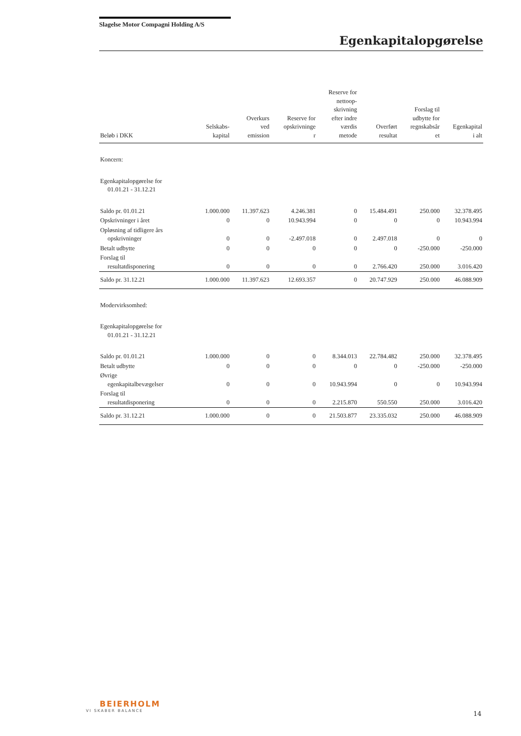Slagelse Motor Compagni Holding A/S
Egenkapitalopgørelse
| Beløb i DKK | Selskabs- kapital | Overkurs ved emission | Reserve for opskrivninge r | Reserve for nettoop- skrivning efter indre værdis metode | Overført resultat | Forslag til udbytte for regnskabsår et | Egenkapital i alt |
| --- | --- | --- | --- | --- | --- | --- | --- |
| Koncern: | | | | | | | |
| Egenkapitalopgørelse for 01.01.21 - 31.12.21 | | | | | | | |
| Saldo pr. 01.01.21 | 1.000.000 | 11.397.623 | 4.246.381 | 0 | 15.484.491 | 250.000 | 32.378.495 |
| Opskrivninger i året | 0 | 0 | 10.943.994 | 0 | 0 | 0 | 10.943.994 |
| Opløsning af tidligere års opskrivninger | 0 | 0 | -2.497.018 | 0 | 2.497.018 | 0 | 0 |
| Betalt udbytte | 0 | 0 | 0 | 0 | 0 | -250.000 | -250.000 |
| Forslag til resultatdisponering | 0 | 0 | 0 | 0 | 2.766.420 | 250.000 | 3.016.420 |
| Saldo pr. 31.12.21 | 1.000.000 | 11.397.623 | 12.693.357 | 0 | 20.747.929 | 250.000 | 46.088.909 |
| Modervirksomhed: | | | | | | | |
| Egenkapitalopgørelse for 01.01.21 - 31.12.21 | | | | | | | |
| Saldo pr. 01.01.21 | 1.000.000 | 0 | 0 | 8.344.013 | 22.784.482 | 250.000 | 32.378.495 |
| Betalt udbytte | 0 | 0 | 0 | 0 | 0 | -250.000 | -250.000 |
| Øvrige egenkapitalbevægelser | 0 | 0 | 0 | 10.943.994 | 0 | 0 | 10.943.994 |
| Forslag til resultatdisponering | 0 | 0 | 0 | 2.215.870 | 550.550 | 250.000 | 3.016.420 |
| Saldo pr. 31.12.21 | 1.000.000 | 0 | 0 | 21.503.877 | 23.335.032 | 250.000 | 46.088.909 |
BEIERHOLM
VI SKABER BALANCE
14